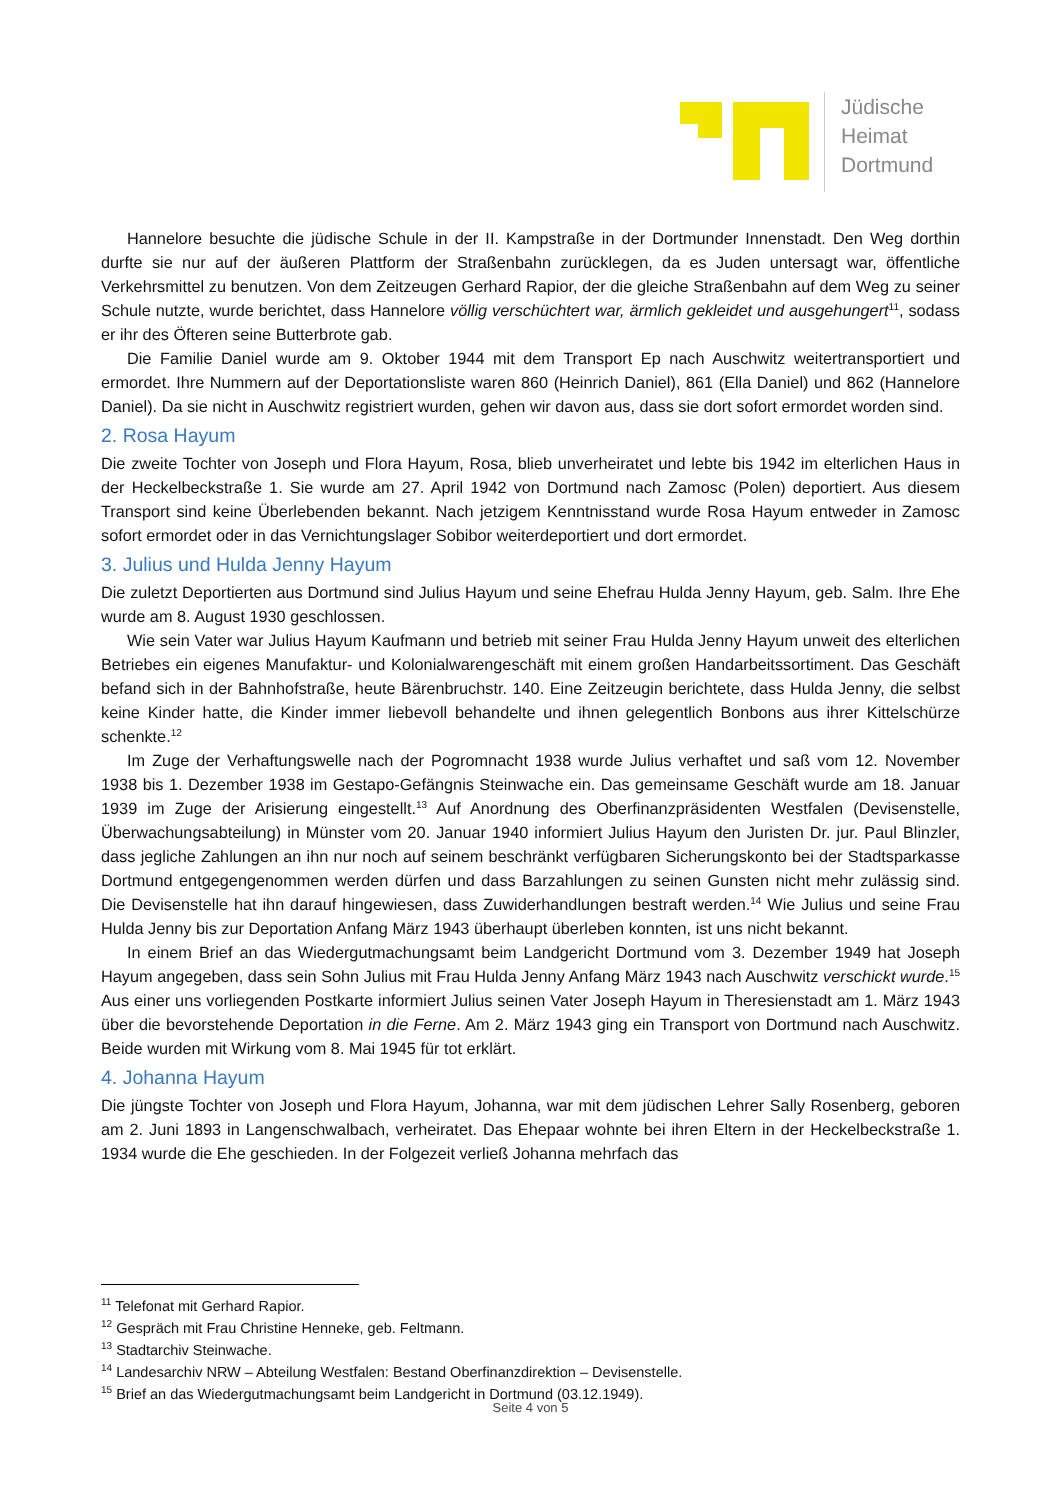Jüdische
Heimat
Dortmund
Hannelore besuchte die jüdische Schule in der II. Kampstraße in der Dortmunder Innenstadt. Den Weg dorthin durfte sie nur auf der äußeren Plattform der Straßenbahn zurücklegen, da es Juden untersagt war, öffentliche Verkehrsmittel zu benutzen. Von dem Zeitzeugen Gerhard Rapior, der die gleiche Straßenbahn auf dem Weg zu seiner Schule nutzte, wurde berichtet, dass Hannelore völlig verschüchtert war, ärmlich gekleidet und ausgehungert<sup>11</sup>, sodass er ihr des Öfteren seine Butterbrote gab.
Die Familie Daniel wurde am 9. Oktober 1944 mit dem Transport Ep nach Auschwitz weitertransportiert und ermordet. Ihre Nummern auf der Deportationsliste waren 860 (Heinrich Daniel), 861 (Ella Daniel) und 862 (Hannelore Daniel). Da sie nicht in Auschwitz registriert wurden, gehen wir davon aus, dass sie dort sofort ermordet worden sind.
2. Rosa Hayum
Die zweite Tochter von Joseph und Flora Hayum, Rosa, blieb unverheiratet und lebte bis 1942 im elterlichen Haus in der Heckelbeckstraße 1. Sie wurde am 27. April 1942 von Dortmund nach Zamosc (Polen) deportiert. Aus diesem Transport sind keine Überlebenden bekannt. Nach jetzigem Kenntnisstand wurde Rosa Hayum entweder in Zamosc sofort ermordet oder in das Vernichtungslager Sobibor weiterdeportiert und dort ermordet.
3. Julius und Hulda Jenny Hayum
Die zuletzt Deportierten aus Dortmund sind Julius Hayum und seine Ehefrau Hulda Jenny Hayum, geb. Salm. Ihre Ehe wurde am 8. August 1930 geschlossen.
Wie sein Vater war Julius Hayum Kaufmann und betrieb mit seiner Frau Hulda Jenny Hayum unweit des elterlichen Betriebes ein eigenes Manufaktur- und Kolonialwarengeschäft mit einem großen Handarbeitssortiment. Das Geschäft befand sich in der Bahnhofstraße, heute Bärenbruchstr. 140. Eine Zeitzeugin berichtete, dass Hulda Jenny, die selbst keine Kinder hatte, die Kinder immer liebevoll behandelte und ihnen gelegentlich Bonbons aus ihrer Kittelschürze schenkte.<sup>12</sup>
Im Zuge der Verhaftungswelle nach der Pogromnacht 1938 wurde Julius verhaftet und saß vom 12. November 1938 bis 1. Dezember 1938 im Gestapo-Gefängnis Steinwache ein. Das gemeinsame Geschäft wurde am 18. Januar 1939 im Zuge der Arisierung eingestellt.<sup>13</sup> Auf Anordnung des Oberfinanzpräsidenten Westfalen (Devisenstelle, Überwachungsabteilung) in Münster vom 20. Januar 1940 informiert Julius Hayum den Juristen Dr. jur. Paul Blinzler, dass jegliche Zahlungen an ihn nur noch auf seinem beschränkt verfügbaren Sicherungskonto bei der Stadtsparkasse Dortmund entgegengenommen werden dürfen und dass Barzahlungen zu seinen Gunsten nicht mehr zulässig sind. Die Devisenstelle hat ihn darauf hingewiesen, dass Zuwiderhandlungen bestraft werden.<sup>14</sup> Wie Julius und seine Frau Hulda Jenny bis zur Deportation Anfang März 1943 überhaupt überleben konnten, ist uns nicht bekannt.
In einem Brief an das Wiedergutmachungsamt beim Landgericht Dortmund vom 3. Dezember 1949 hat Joseph Hayum angegeben, dass sein Sohn Julius mit Frau Hulda Jenny Anfang März 1943 nach Auschwitz verschickt wurde.<sup>15</sup> Aus einer uns vorliegenden Postkarte informiert Julius seinen Vater Joseph Hayum in Theresienstadt am 1. März 1943 über die bevorstehende Deportation in die Ferne. Am 2. März 1943 ging ein Transport von Dortmund nach Auschwitz. Beide wurden mit Wirkung vom 8. Mai 1945 für tot erklärt.
4. Johanna Hayum
Die jüngste Tochter von Joseph und Flora Hayum, Johanna, war mit dem jüdischen Lehrer Sally Rosenberg, geboren am 2. Juni 1893 in Langenschwalbach, verheiratet. Das Ehepaar wohnte bei ihren Eltern in der Heckelbeckstraße 1. 1934 wurde die Ehe geschieden. In der Folgezeit verließ Johanna mehrfach das
<sup>11</sup> Telefonat mit Gerhard Rapior.
<sup>12</sup> Gespräch mit Frau Christine Henneke, geb. Feltmann.
<sup>13</sup> Stadtarchiv Steinwache.
<sup>14</sup> Landesarchiv NRW – Abteilung Westfalen: Bestand Oberfinanzdirektion – Devisenstelle.
<sup>15</sup> Brief an das Wiedergutmachungsamt beim Landgericht in Dortmund (03.12.1949).
Seite 4 von 5